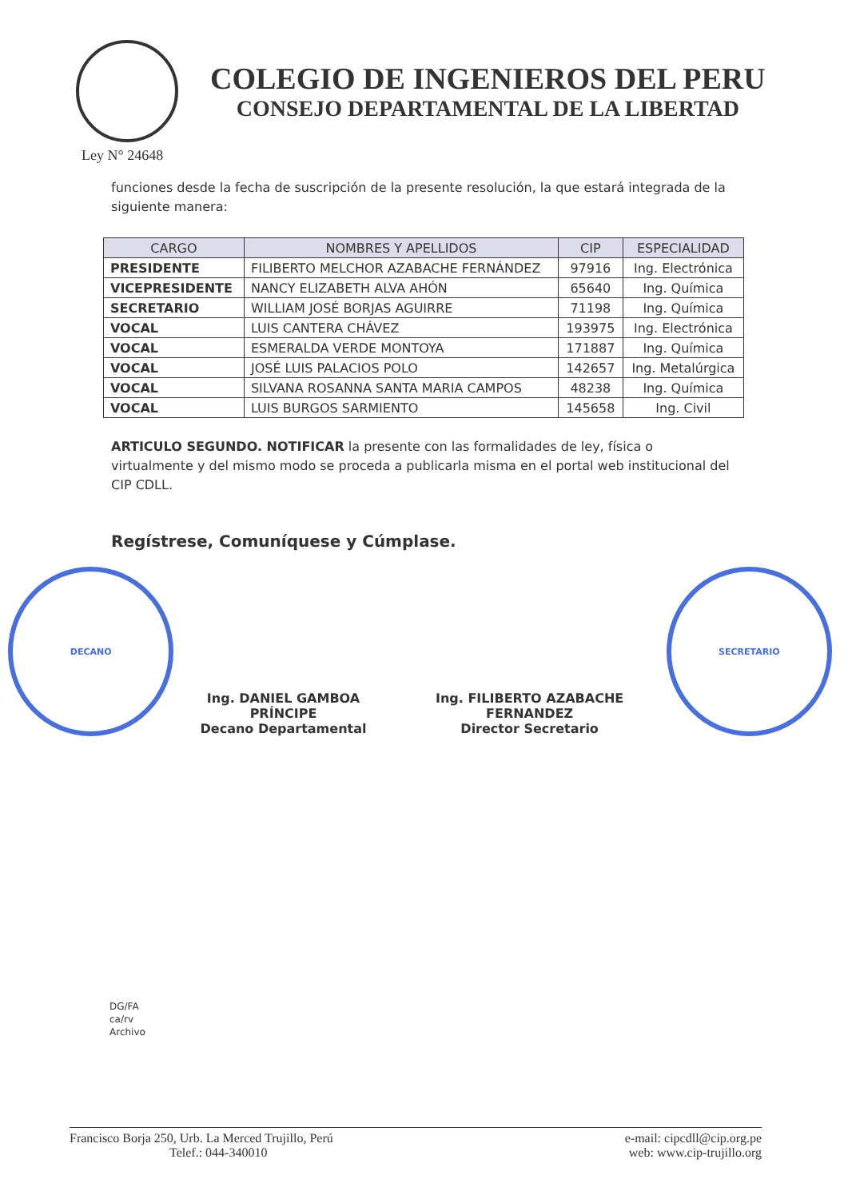COLEGIO DE INGENIEROS DEL PERU
CONSEJO DEPARTAMENTAL DE LA LIBERTAD
Ley N° 24648
funciones desde la fecha de suscripción de la presente resolución, la que estará integrada de la siguiente manera:
| CARGO | NOMBRES Y APELLIDOS | CIP | ESPECIALIDAD |
| --- | --- | --- | --- |
| PRESIDENTE | FILIBERTO MELCHOR AZABACHE FERNÁNDEZ | 97916 | Ing. Electrónica |
| VICEPRESIDENTE | NANCY ELIZABETH ALVA AHÓN | 65640 | Ing. Química |
| SECRETARIO | WILLIAM JOSÉ BORJAS AGUIRRE | 71198 | Ing. Química |
| VOCAL | LUIS CANTERA CHÁVEZ | 193975 | Ing. Electrónica |
| VOCAL | ESMERALDA VERDE MONTOYA | 171887 | Ing. Química |
| VOCAL | JOSÉ LUIS PALACIOS POLO | 142657 | Ing. Metalúrgica |
| VOCAL | SILVANA ROSANNA SANTA MARIA CAMPOS | 48238 | Ing. Química |
| VOCAL | LUIS BURGOS SARMIENTO | 145658 | Ing. Civil |
ARTICULO SEGUNDO. NOTIFICAR la presente con las formalidades de ley, física o virtualmente y del mismo modo se proceda a publicarla misma en el portal web institucional del CIP CDLL.
Regístrese, Comuníquese y Cúmplase.
DECANO
Ing. DANIEL GAMBOA PRÍNCIPE
Decano Departamental
Ing. FILIBERTO AZABACHE FERNANDEZ
Director Secretario
SECRETARIO
DG/FA
ca/rv
Archivo
Francisco Borja 250, Urb. La Merced Trujillo, Perú
Telef.: 044-340010
e-mail: cipcdll@cip.org.pe
web: www.cip-trujillo.org